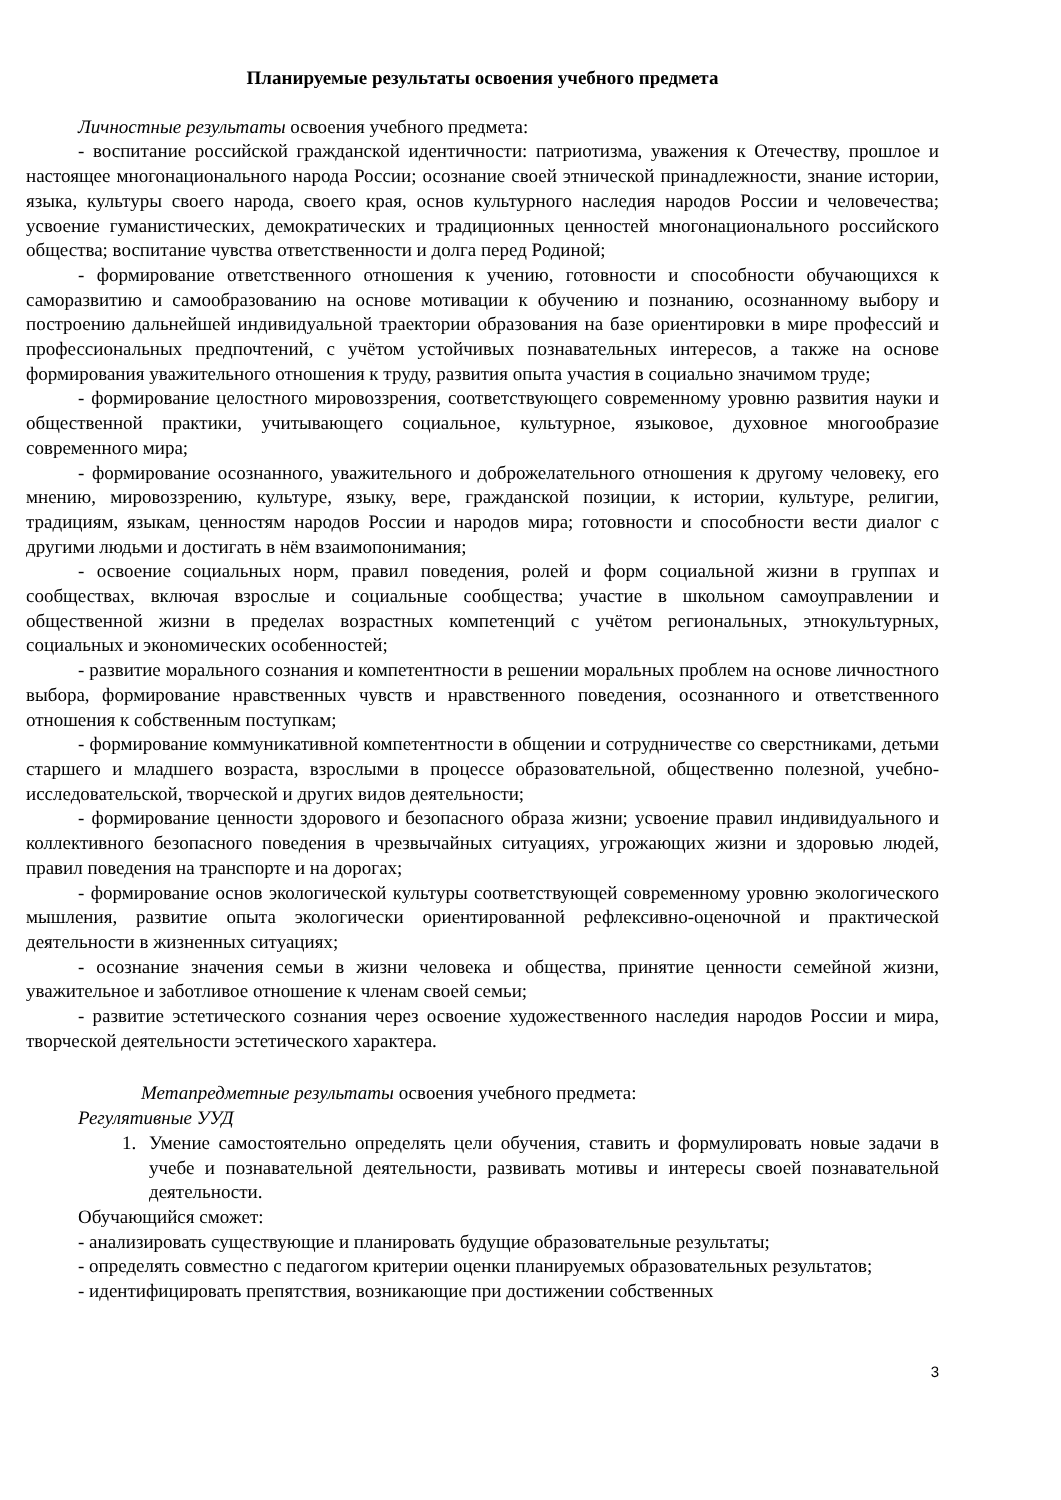Планируемые результаты освоения учебного предмета
Личностные результаты освоения учебного предмета:
- воспитание российской гражданской идентичности: патриотизма, уважения к Отечеству, прошлое и настоящее многонационального народа России; осознание своей этнической принадлежности, знание истории, языка, культуры своего народа, своего края, основ культурного наследия народов России и человечества; усвоение гуманистических, демократических и традиционных ценностей многонационального российского общества; воспитание чувства ответственности и долга перед Родиной;
- формирование ответственного отношения к учению, готовности и способности обучающихся к саморазвитию и самообразованию на основе мотивации к обучению и познанию, осознанному выбору и построению дальнейшей индивидуальной траектории образования на базе ориентировки в мире профессий и профессиональных предпочтений, с учётом устойчивых познавательных интересов, а также на основе формирования уважительного отношения к труду, развития опыта участия в социально значимом труде;
- формирование целостного мировоззрения, соответствующего современному уровню развития науки и общественной практики, учитывающего социальное, культурное, языковое, духовное многообразие современного мира;
- формирование осознанного, уважительного и доброжелательного отношения к другому человеку, его мнению, мировоззрению, культуре, языку, вере, гражданской позиции, к истории, культуре, религии, традициям, языкам, ценностям народов России и народов мира; готовности и способности вести диалог с другими людьми и достигать в нём взаимопонимания;
- освоение социальных норм, правил поведения, ролей и форм социальной жизни в группах и сообществах, включая взрослые и социальные сообщества; участие в школьном самоуправлении и общественной жизни в пределах возрастных компетенций с учётом региональных, этнокультурных, социальных и экономических особенностей;
- развитие морального сознания и компетентности в решении моральных проблем на основе личностного выбора, формирование нравственных чувств и нравственного поведения, осознанного и ответственного отношения к собственным поступкам;
- формирование коммуникативной компетентности в общении и сотрудничестве со сверстниками, детьми старшего и младшего возраста, взрослыми в процессе образовательной, общественно полезной, учебно-исследовательской, творческой и других видов деятельности;
- формирование ценности здорового и безопасного образа жизни; усвоение правил индивидуального и коллективного безопасного поведения в чрезвычайных ситуациях, угрожающих жизни и здоровью людей, правил поведения на транспорте и на дорогах;
- формирование основ экологической культуры соответствующей современному уровню экологического мышления, развитие опыта экологически ориентированной рефлексивно-оценочной и практической деятельности в жизненных ситуациях;
- осознание значения семьи в жизни человека и общества, принятие ценности семейной жизни, уважительное и заботливое отношение к членам своей семьи;
- развитие эстетического сознания через освоение художественного наследия народов России и мира, творческой деятельности эстетического характера.
Метапредметные результаты освоения учебного предмета:
Регулятивные УУД
1. Умение самостоятельно определять цели обучения, ставить и формулировать новые задачи в учебе и познавательной деятельности, развивать мотивы и интересы своей познавательной деятельности.
Обучающийся сможет:
- анализировать существующие и планировать будущие образовательные результаты;
- определять совместно с педагогом критерии оценки планируемых образовательных результатов;
- идентифицировать препятствия, возникающие при достижении собственных
3